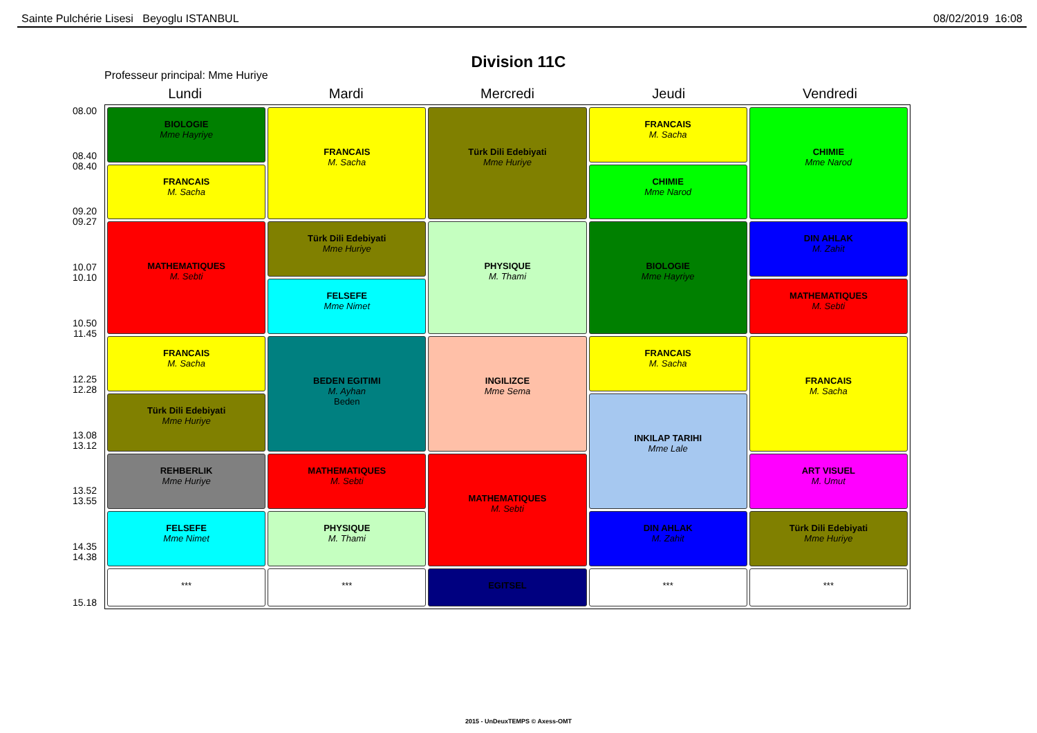Sainte Pulchérie Lisesi Beyoglu ISTANBUL 08/02/2019 16:08
Division 11C
Professeur principal: Mme Huriye
Lundi Mardi Mercredi Jeudi Vendredi
08.00
08.40
08.40
09.20
09.27
10.07
10.10
10.50
11.45
12.25
12.28
13.08
13.12
13.52
13.55
14.35
14.38
15.18
| BIOLOGIE Mme Hayriye | FRANCAIS M. Sacha | Türk Dili Edebiyati Mme Huriye | FRANCAIS M. Sacha | CHIMIE Mme Narod |
| FRANCAIS M. Sacha | | | CHIMIE Mme Narod | |
| MATHEMATIQUES M. Sebti | Türk Dili Edebiyati Mme Huriye | PHYSIQUE M. Thami | BIOLOGIE Mme Hayriye | DIN AHLAK M. Zahit |
| | FELSEFE Mme Nimet | | | MATHEMATIQUES M. Sebti |
| FRANCAIS M. Sacha | BEDEN EGITIMI M. Ayhan Beden | INGILIZCE Mme Sema | FRANCAIS M. Sacha | FRANCAIS M. Sacha |
| Türk Dili Edebiyati Mme Huriye | | | INKILAP TARIHI Mme Lale | |
| REHBERLIK Mme Huriye | MATHEMATIQUES M. Sebti | MATHEMATIQUES M. Sebti | | ART VISUEL M. Umut |
| FELSEFE Mme Nimet | PHYSIQUE M. Thami | | DIN AHLAK M. Zahit | Türk Dili Edebiyati Mme Huriye |
| *** | *** | EGITSEL | *** | *** |
2015 - UnDeuxTEMPS © Axess-OMT